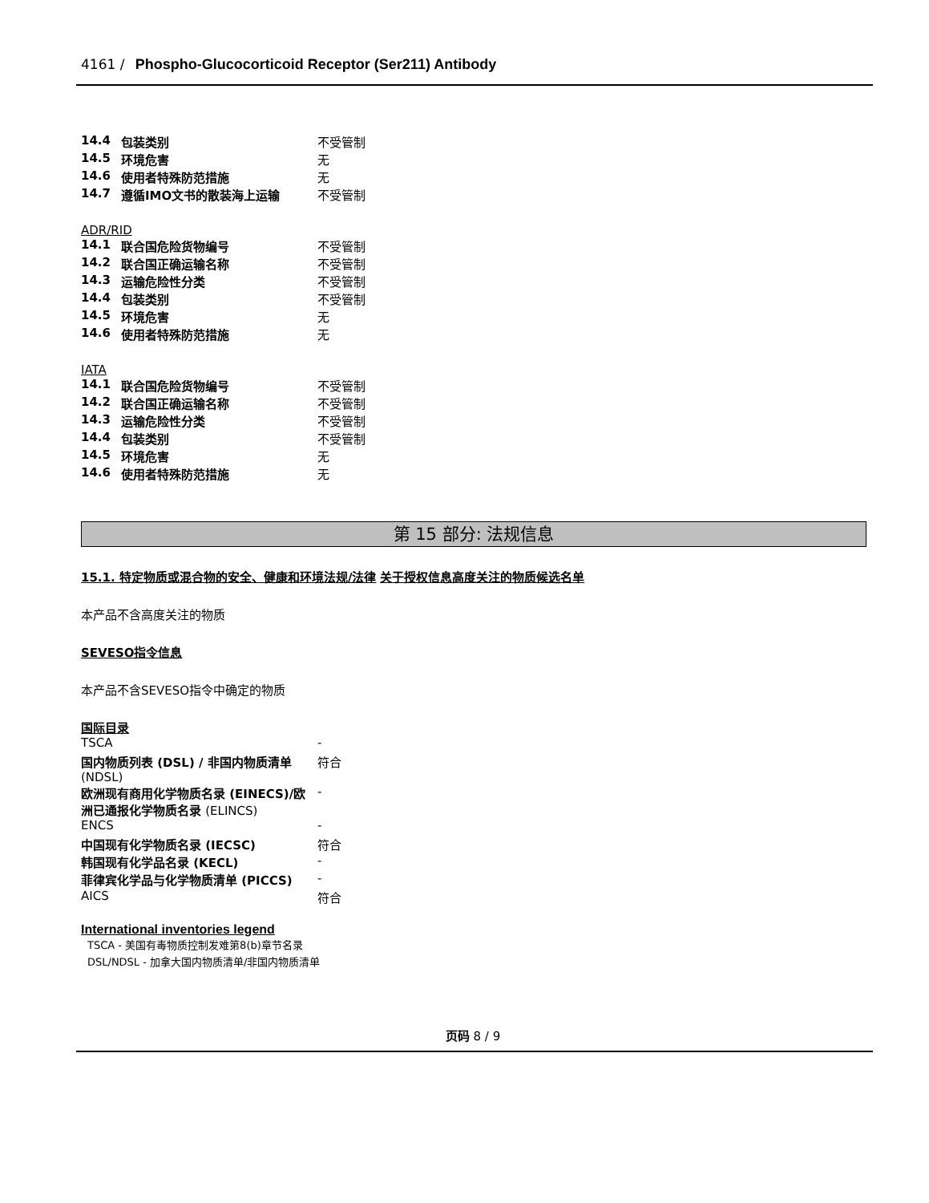4161 / Phospho-Glucocorticoid Receptor (Ser211) Antibody
| 14.4 | 包装类别 | 不受管制 |
| 14.5 | 环境危害 | 无 |
| 14.6 | 使用者特殊防范措施 | 无 |
| 14.7 | 遵循IMO文书的散装海上运输 | 不受管制 |
ADR/RID
| 14.1 | 联合国危险货物编号 | 不受管制 |
| 14.2 | 联合国正确运输名称 | 不受管制 |
| 14.3 | 运输危险性分类 | 不受管制 |
| 14.4 | 包装类别 | 不受管制 |
| 14.5 | 环境危害 | 无 |
| 14.6 | 使用者特殊防范措施 | 无 |
IATA
| 14.1 | 联合国危险货物编号 | 不受管制 |
| 14.2 | 联合国正确运输名称 | 不受管制 |
| 14.3 | 运输危险性分类 | 不受管制 |
| 14.4 | 包装类别 | 不受管制 |
| 14.5 | 环境危害 | 无 |
| 14.6 | 使用者特殊防范措施 | 无 |
第 15 部分: 法规信息
15.1. 特定物质或混合物的安全、健康和环境法规/法律
关于授权信息高度关注的物质候选名单
本产品不含高度关注的物质
SEVESO指令信息
本产品不含SEVESO指令中确定的物质
国际目录
| TSCA | - |
| 国内物质列表 (DSL) / 非国内物质清单 (NDSL) | 符合 |
| 欧洲现有商用化学物质名录 (EINECS)/欧洲已通报化学物质名录 (ELINCS) | - |
| ENCS | - |
| 中国现有化学物质名录 (IECSC) | 符合 |
| 韩国现有化学品名录 (KECL) | - |
| 菲律宾化学品与化学物质清单 (PICCS) | - |
| AICS | 符合 |
International inventories legend
TSCA - 美国有毒物质控制发难第8(b)章节名录
DSL/NDSL - 加拿大国内物质清单/非国内物质清单
页码 8 / 9